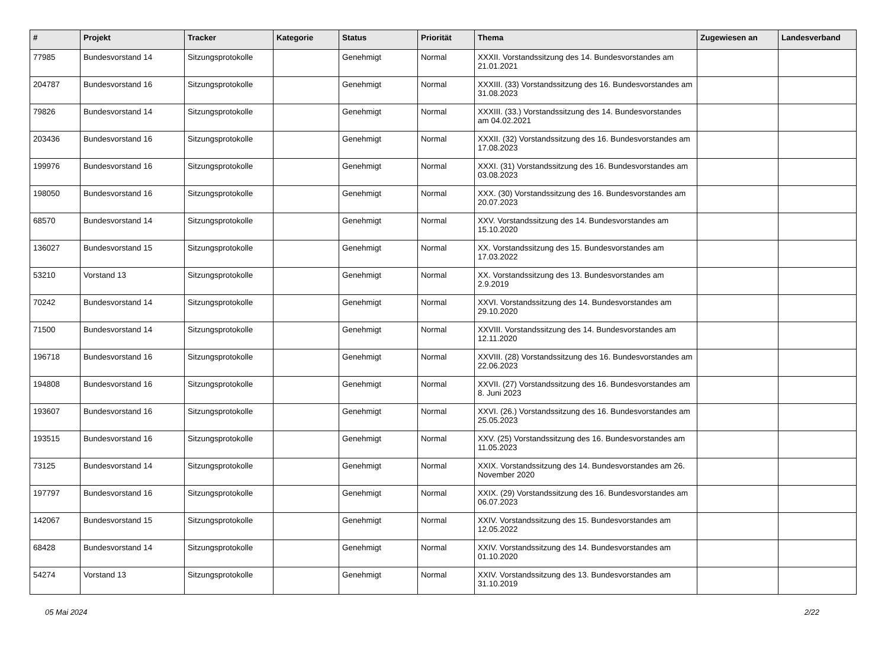| # | Projekt | Tracker | Kategorie | Status | Priorität | Thema | Zugewiesen an | Landesverband |
| --- | --- | --- | --- | --- | --- | --- | --- | --- |
| 77985 | Bundesvorstand 14 | Sitzungsprotokolle | | Genehmigt | Normal | XXXII. Vorstandssitzung des 14. Bundesvorstandes am 21.01.2021 | | |
| 204787 | Bundesvorstand 16 | Sitzungsprotokolle | | Genehmigt | Normal | XXXIII. (33) Vorstandssitzung des 16. Bundesvorstandes am 31.08.2023 | | |
| 79826 | Bundesvorstand 14 | Sitzungsprotokolle | | Genehmigt | Normal | XXXIII. (33.) Vorstandssitzung des 14. Bundesvorstandes am 04.02.2021 | | |
| 203436 | Bundesvorstand 16 | Sitzungsprotokolle | | Genehmigt | Normal | XXXII. (32) Vorstandssitzung des 16. Bundesvorstandes am 17.08.2023 | | |
| 199976 | Bundesvorstand 16 | Sitzungsprotokolle | | Genehmigt | Normal | XXXI. (31) Vorstandssitzung des 16. Bundesvorstandes am 03.08.2023 | | |
| 198050 | Bundesvorstand 16 | Sitzungsprotokolle | | Genehmigt | Normal | XXX. (30) Vorstandssitzung des 16. Bundesvorstandes am 20.07.2023 | | |
| 68570 | Bundesvorstand 14 | Sitzungsprotokolle | | Genehmigt | Normal | XXV. Vorstandssitzung des 14. Bundesvorstandes am 15.10.2020 | | |
| 136027 | Bundesvorstand 15 | Sitzungsprotokolle | | Genehmigt | Normal | XX. Vorstandssitzung des 15. Bundesvorstandes am 17.03.2022 | | |
| 53210 | Vorstand 13 | Sitzungsprotokolle | | Genehmigt | Normal | XX. Vorstandssitzung des 13. Bundesvorstandes am 2.9.2019 | | |
| 70242 | Bundesvorstand 14 | Sitzungsprotokolle | | Genehmigt | Normal | XXVI. Vorstandssitzung des 14. Bundesvorstandes am 29.10.2020 | | |
| 71500 | Bundesvorstand 14 | Sitzungsprotokolle | | Genehmigt | Normal | XXVIII. Vorstandssitzung des 14. Bundesvorstandes am 12.11.2020 | | |
| 196718 | Bundesvorstand 16 | Sitzungsprotokolle | | Genehmigt | Normal | XXVIII. (28) Vorstandssitzung des 16. Bundesvorstandes am 22.06.2023 | | |
| 194808 | Bundesvorstand 16 | Sitzungsprotokolle | | Genehmigt | Normal | XXVII. (27) Vorstandssitzung des 16. Bundesvorstandes am 8. Juni 2023 | | |
| 193607 | Bundesvorstand 16 | Sitzungsprotokolle | | Genehmigt | Normal | XXVI. (26.) Vorstandssitzung des 16. Bundesvorstandes am 25.05.2023 | | |
| 193515 | Bundesvorstand 16 | Sitzungsprotokolle | | Genehmigt | Normal | XXV. (25) Vorstandssitzung des 16. Bundesvorstandes am 11.05.2023 | | |
| 73125 | Bundesvorstand 14 | Sitzungsprotokolle | | Genehmigt | Normal | XXIX. Vorstandssitzung des 14. Bundesvorstandes am 26. November 2020 | | |
| 197797 | Bundesvorstand 16 | Sitzungsprotokolle | | Genehmigt | Normal | XXIX. (29) Vorstandssitzung des 16. Bundesvorstandes am 06.07.2023 | | |
| 142067 | Bundesvorstand 15 | Sitzungsprotokolle | | Genehmigt | Normal | XXIV. Vorstandssitzung des 15. Bundesvorstandes am 12.05.2022 | | |
| 68428 | Bundesvorstand 14 | Sitzungsprotokolle | | Genehmigt | Normal | XXIV. Vorstandssitzung des 14. Bundesvorstandes am 01.10.2020 | | |
| 54274 | Vorstand 13 | Sitzungsprotokolle | | Genehmigt | Normal | XXIV. Vorstandssitzung des 13. Bundesvorstandes am 31.10.2019 | | |
05 Mai 2024 2/22